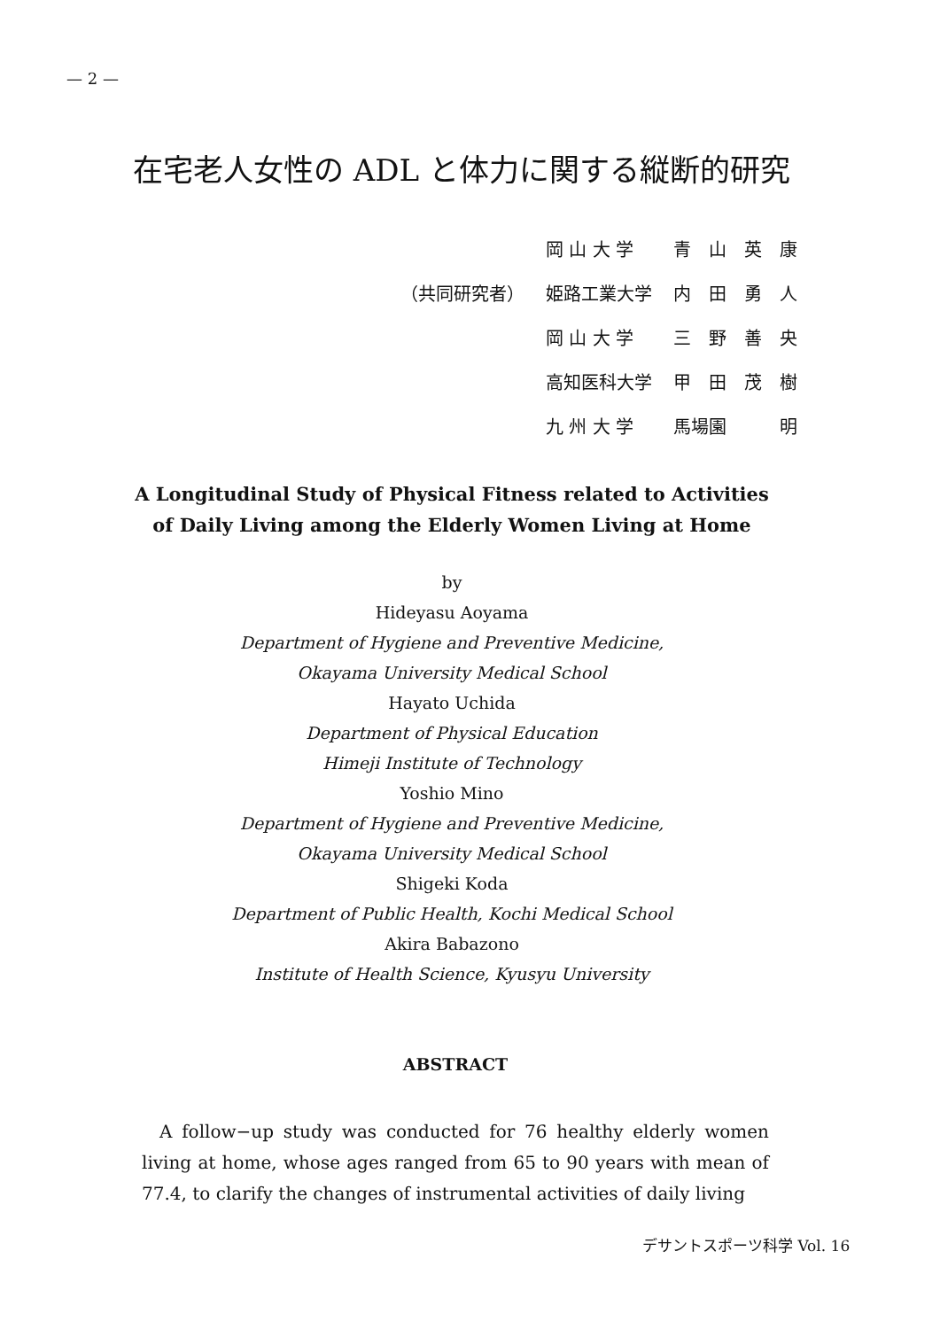— 2 —
在宅老人女性の ADL と体力に関する縦断的研究
| | 岡 山 大 学 | 青 山 英 康 |
| （共同研究者） | 姫路工業大学 | 内 田 勇 人 |
| | 岡 山 大 学 | 三 野 善 央 |
| | 高知医科大学 | 甲 田 茂 樹 |
| | 九 州 大 学 | 馬場園 明 |
A Longitudinal Study of Physical Fitness related to Activities of Daily Living among the Elderly Women Living at Home
by
Hideyasu Aoyama
Department of Hygiene and Preventive Medicine,
Okayama University Medical School
Hayato Uchida
Department of Physical Education
Himeji Institute of Technology
Yoshio Mino
Department of Hygiene and Preventive Medicine,
Okayama University Medical School
Shigeki Koda
Department of Public Health, Kochi Medical School
Akira Babazono
Institute of Health Science, Kyusyu University
ABSTRACT
A follow−up study was conducted for 76 healthy elderly women living at home, whose ages ranged from 65 to 90 years with mean of 77.4, to clarify the changes of instrumental activities of daily living
デサントスポーツ科学 Vol. 16